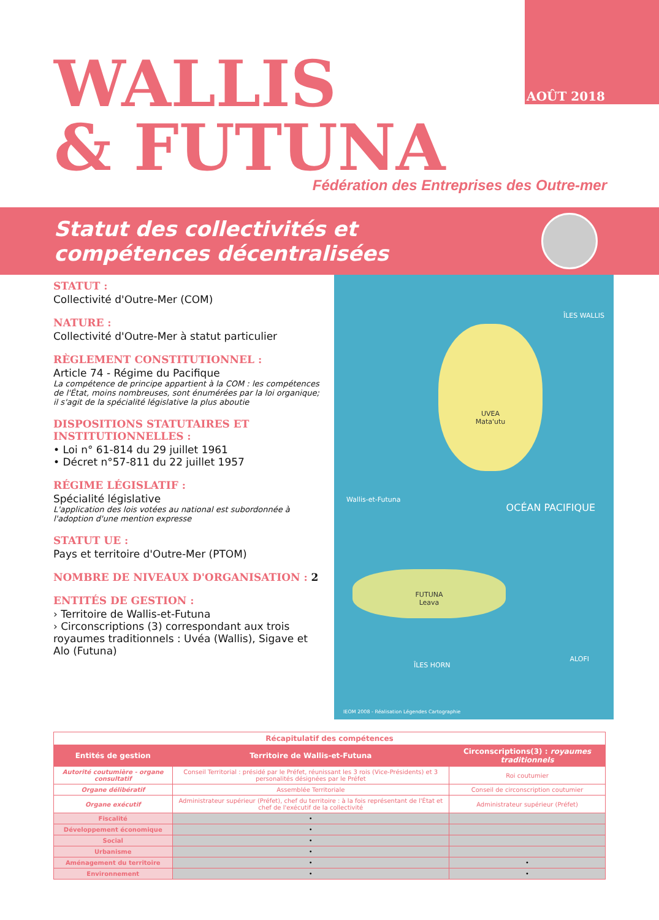AOÛT 2018
WALLIS
& FUTUNA
Fédération des Entreprises des Outre-mer
Statut des collectivités et
compétences décentralisées
STATUT :
Collectivité d'Outre-Mer (COM)
NATURE :
Collectivité d'Outre-Mer à statut particulier
RÈGLEMENT CONSTITUTIONNEL :
Article 74 - Régime du Pacifique
La compétence de principe appartient à la COM : les compétences de l'État, moins nombreuses, sont énumérées par la loi organique; il s'agit de la spécialité législative la plus aboutie
DISPOSITIONS STATUTAIRES ET INSTITUTIONNELLES :
• Loi n° 61-814 du 29 juillet 1961
• Décret n°57-811 du 22 juillet 1957
RÉGIME LÉGISLATIF :
Spécialité législative
L'application des lois votées au national est subordonnée à l'adoption d'une mention expresse
STATUT UE :
Pays et territoire d'Outre-Mer (PTOM)
NOMBRE DE NIVEAUX D'ORGANISATION : 2
ENTITÉS DE GESTION :
› Territoire de Wallis-et-Futuna
› Circonscriptions (3) correspondant aux trois royaumes traditionnels : Uvéa (Wallis), Sigave et Alo (Futuna)
ÎLES WALLIS
UVEA
Mata'utu
OCÉAN PACIFIQUE
Wallis-et-Futuna
FUTUNA
Leava
ÎLES HORN
ALOFI
IEOM 2008 - Réalisation Légendes Cartographie
| Récapitulatif des compétences | | |
| Entités de gestion | Territoire de Wallis-et-Futuna | Circonscriptions(3) : royaumes traditionnels |
| Autorité coutumière - organe consultatif | Conseil Territorial : présidé par le Préfet, réunissant les 3 rois (Vice-Présidents) et 3 personalités désignées par le Préfet | Roi coutumier |
| Organe délibératif | Assemblée Territoriale | Conseil de circonscription coutumier |
| Organe exécutif | Administrateur supérieur (Préfet), chef du territoire : à la fois représentant de l'État et chef de l'exécutif de la collectivité | Administrateur supérieur (Préfet) |
| Fiscalité | • | |
| Développement économique | • | |
| Social | • | |
| Urbanisme | • | |
| Aménagement du territoire | • | • |
| Environnement | • | • |